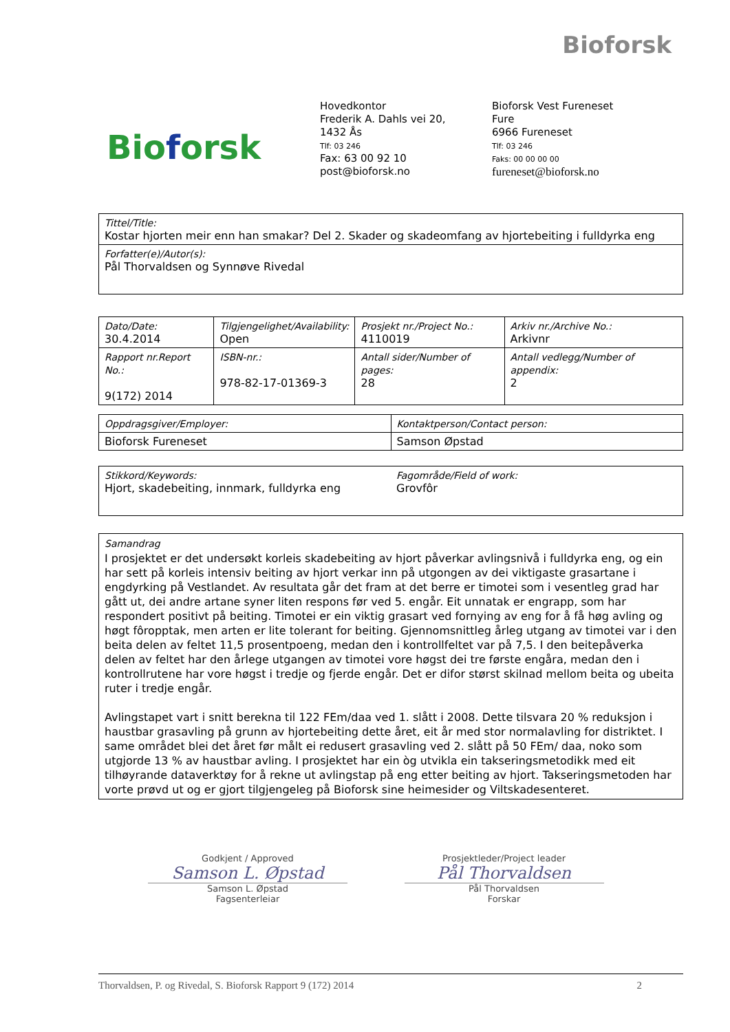Bioforsk
Bioforsk
Hovedkontor
Frederik A. Dahls vei 20,
1432 Ås
Tlf: 03 246
Fax: 63 00 92 10
post@bioforsk.no
Bioforsk Vest Fureneset
Fure
6966 Fureneset
Tlf: 03 246
Faks: 00 00 00 00
fureneset@bioforsk.no
| Tittel/Title: Kostar hjorten meir enn han smakar? Del 2. Skader og skadeomfang av hjortebeiting i fulldyrka eng |
| Forfatter(e)/Autor(s): Pål Thorvaldsen og Synnøve Rivedal |
| Dato/Date: 30.4.2014 | Tilgjengelighet/Availability: Open | Prosjekt nr./Project No.: 4110019 | Arkiv nr./Archive No.: Arkivnr |
| Rapport nr.Report No.: 9(172) 2014 | ISBN-nr.: 978-82-17-01369-3 | Antall sider/Number of pages: 28 | Antall vedlegg/Number of appendix: 2 |
| Oppdragsgiver/Employer: | Kontaktperson/Contact person: |
| Bioforsk Fureneset | Samson Øpstad |
| Stikkord/Keywords: Hjort, skadebeiting, innmark, fulldyrka eng | Fagområde/Field of work: Grovfôr |
| Samandrag I prosjektet er det undersøkt korleis skadebeiting av hjort påverkar avlingsnivå i fulldyrka eng, og ein har sett på korleis intensiv beiting av hjort verkar inn på utgongen av dei viktigaste grasartane i engdyrking på Vestlandet. Av resultata går det fram at det berre er timotei som i vesentleg grad har gått ut, dei andre artane syner liten respons før ved 5. engår. Eit unnatak er engrapp, som har respondert positivt på beiting. Timotei er ein viktig grasart ved fornying av eng for å få høg avling og høgt fôropptak, men arten er lite tolerant for beiting. Gjennomsnittleg årleg utgang av timotei var i den beita delen av feltet 11,5 prosentpoeng, medan den i kontrollfeltet var på 7,5. I den beitepåverka delen av feltet har den årlege utgangen av timotei vore høgst dei tre første engåra, medan den i kontrollrutene har vore høgst i tredje og fjerde engår. Det er difor størst skilnad mellom beita og ubeita ruter i tredje engår. Avlingstapet vart i snitt berekna til 122 FEm/daa ved 1. slått i 2008. Dette tilsvara 20 % reduksjon i haustbar grasavling på grunn av hjortebeiting dette året, eit år med stor normalavling for distriktet. I same området blei det året før målt ei redusert grasavling ved 2. slått på 50 FEm/ daa, noko som utgjorde 13 % av haustbar avling. I prosjektet har ein òg utvikla ein takseringsmetodikk med eit tilhøyrande dataverktøy for å rekne ut avlingstap på eng etter beiting av hjort. Takseringsmetoden har vorte prøvd ut og er gjort tilgjengeleg på Bioforsk sine heimesider og Viltskadesenteret. |
Godkjent / Approved
Samson L. Øpstad
Samson L. Øpstad
Fagsenterleiar
Prosjektleder/Project leader
Pål Thorvaldsen
Pål Thorvaldsen
Forskar
Thorvaldsen, P. og Rivedal, S. Bioforsk Rapport 9 (172) 2014 2